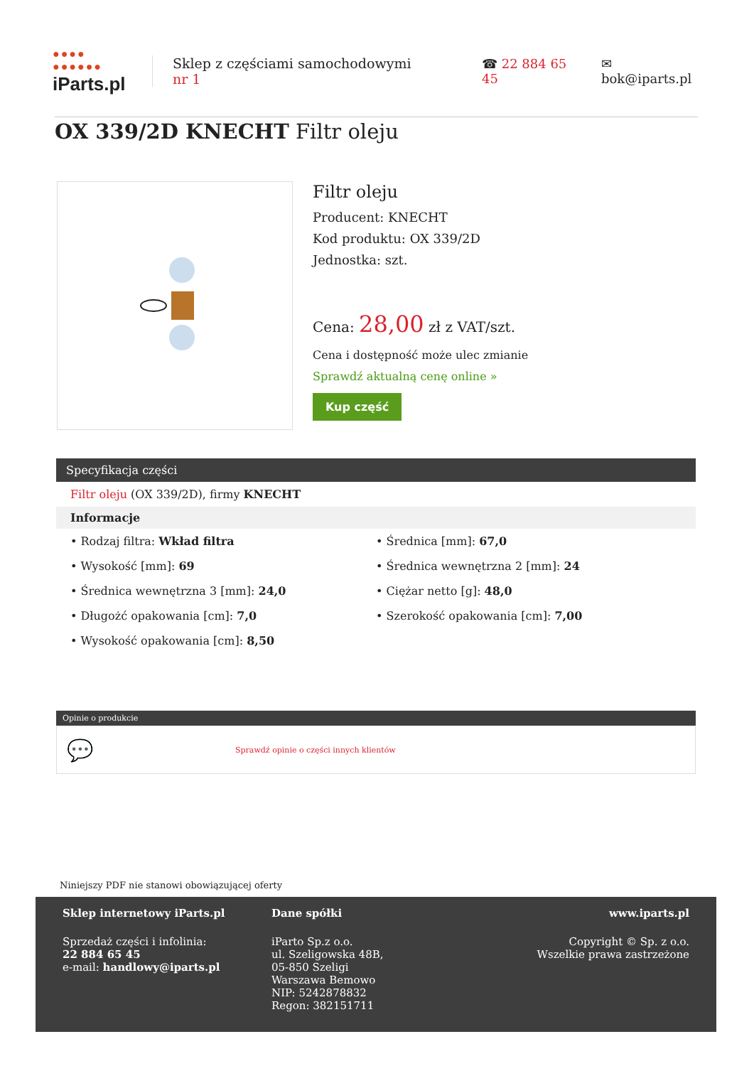●●●●
●●●●●●
iParts.pl
Sklep z częściami samochodowymi nr 1
☎ 22 884 65 45 ✉ bok@iparts.pl
OX 339/2D KNECHT Filtr oleju
Filtr oleju
Producent: KNECHT
Kod produktu: OX 339/2D
Jednostka: szt.
Cena: 28,00 zł z VAT/szt.
Cena i dostępność może ulec zmianie
Sprawdź aktualną cenę online »
Kup część
Specyfikacja części
Filtr oleju (OX 339/2D), firmy KNECHT
Informacje
• Rodzaj filtra: Wkład filtra
• Wysokość [mm]: 69
• Średnica wewnętrzna 3 [mm]: 24,0
• Długożć opakowania [cm]: 7,0
• Wysokość opakowania [cm]: 8,50
• Średnica [mm]: 67,0
• Średnica wewnętrzna 2 [mm]: 24
• Ciężar netto [g]: 48,0
• Szerokość opakowania [cm]: 7,00
Opinie o produkcie
💬 Sprawdź opinie o części innych klientów
Niniejszy PDF nie stanowi obowiązującej oferty
Sklep internetowy iParts.pl
Sprzedaż części i infolinia:
22 884 65 45
e-mail: handlowy@iparts.pl
Dane spółki
iParto Sp.z o.o.
ul. Szeligowska 48B,
05-850 Szeligi
Warszawa Bemowo
NIP: 5242878832
Regon: 382151711
www.iparts.pl
Copyright © Sp. z o.o.
Wszelkie prawa zastrzeżone